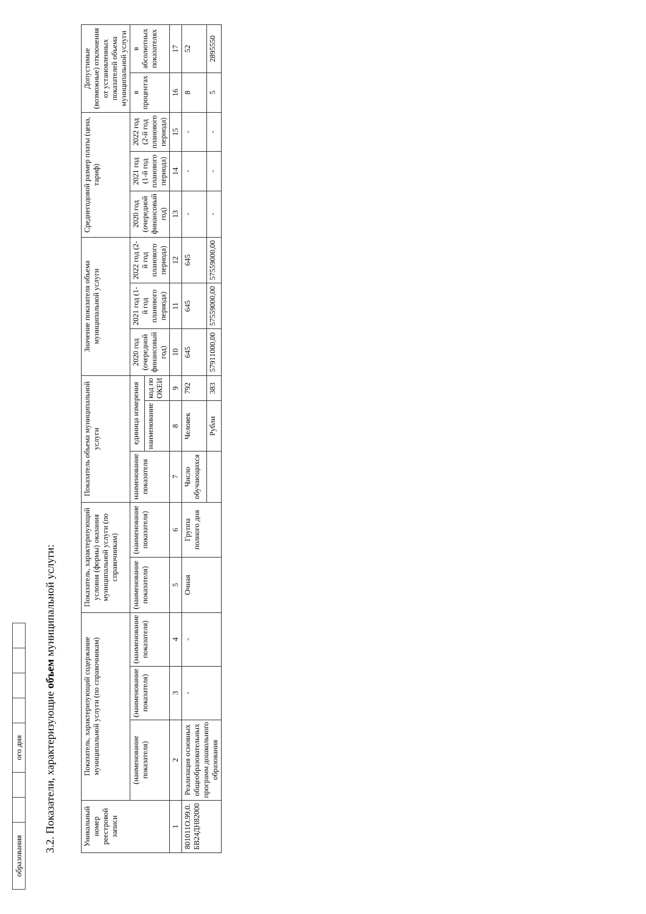| образования | | | ого дня | | | | |
3.2. Показатели, характеризующие объем муниципальной услуги:
| Уникальный номер реестровой записи | Показатель, характеризующий содержание муниципальной услуги (по справочникам) | | | Показатель, характеризующий условия (формы) оказания муниципальной услуги (по справочникам) | | Показатель объема муниципальной услуги | | | Значение показателя объема муниципальной услуги | | | Среднегодовой размер платы (цена, тариф) | | | Допустимые (возможные) отклонения от установленных показателей объема муниципальной услуги | |
| --- | --- | --- | --- | --- | --- | --- | --- | --- | --- | --- | --- | --- | --- | --- | --- | --- |
| | (наименование показателя) | (наименование показателя) | (наименование показателя) | (наименование показателя) | (наименование показателя) | наименование показателя | единица измерения | | 2020 год (очередной финансовый год) | 2021 год (1-й год планового периода) | 2022 год (2-й год планового периода) | 2020 год (очередной финансовый год) | 2021 год (1-й год планового периода) | 2022 год (2-й год планового периода) | в процентах | в абсолютных показателях |
| | | | | | | | наименование | код по ОКЕИ | | | | | | | | |
| 1 | 2 | 3 | 4 | 5 | 6 | 7 | 8 | 9 | 10 | 11 | 12 | 13 | 14 | 15 | 16 | 17 |
| 801011О.99.0. БВ24ДН82000 | Реализация основных общеобразовательных программ дошкольного образования | - | - | Очная | Группа полного дня | Число обучающихся | Человек | 792 | 645 | 645 | 645 | - | - | - | 8 | 52 |
| | | | | | | | Рубли | 383 | 57911000,00 | 57559000,00 | 57559000,00 | - | - | - | 5 | 2895550 |